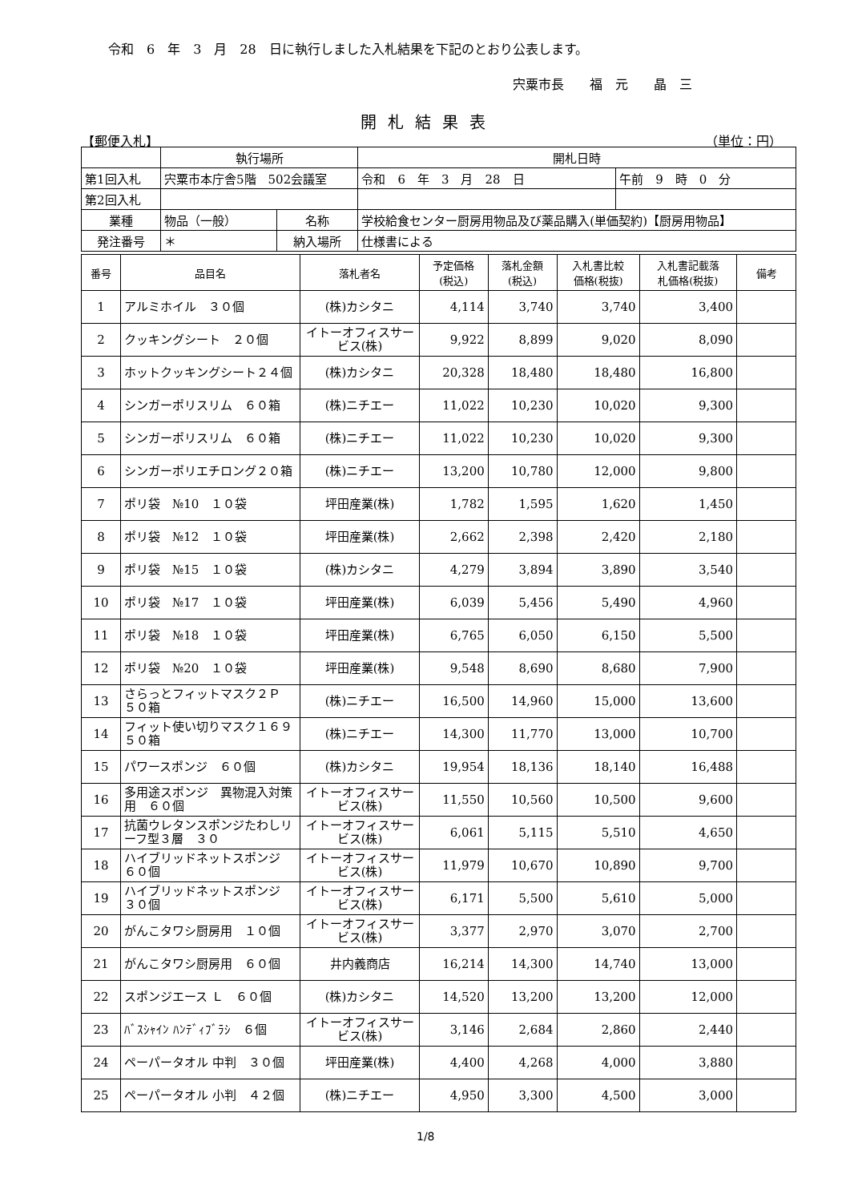令和　6　年　3　月　28　日に執行しました入札結果を下記のとおり公表します。
宍粟市長　　福　元　　晶　三
開札結果表
【郵便入札】 （単位：円）
| | 執行場所 | | | 開札日時 | |
| 第1回入札 | 宍粟市本庁舎5階 502会議室 | | | 令和 6 年 3 月 28 日 | 午前 9 時 0 分 |
| 第2回入札 | | | | | |
| 業種 | 物品（一般） | 名称 | 学校給食センター厨房用物品及び薬品購入(単価契約)【厨房用物品】 | | |
| 発注番号 | ＊ | 納入場所 | 仕様書による | | |
| 番号 | 品目名 | 落札者名 | 予定価格 (税込) | 落札金額 (税込) | 入札書比較 価格(税抜) | 入札書記載落 札価格(税抜) | 備考 |
| --- | --- | --- | --- | --- | --- | --- | --- |
| 1 | アルミホイル ３０個 | (株)カシタニ | 4,114 | 3,740 | 3,740 | 3,400 | |
| 2 | クッキングシート ２０個 | イトーオフィスサービス(株) | 9,922 | 8,899 | 9,020 | 8,090 | |
| 3 | ホットクッキングシート２４個 | (株)カシタニ | 20,328 | 18,480 | 18,480 | 16,800 | |
| 4 | シンガーポリスリム ６０箱 | (株)ニチエー | 11,022 | 10,230 | 10,020 | 9,300 | |
| 5 | シンガーポリスリム ６０箱 | (株)ニチエー | 11,022 | 10,230 | 10,020 | 9,300 | |
| 6 | シンガーポリエチロング２０箱 | (株)ニチエー | 13,200 | 10,780 | 12,000 | 9,800 | |
| 7 | ポリ袋 №10 １０袋 | 坪田産業(株) | 1,782 | 1,595 | 1,620 | 1,450 | |
| 8 | ポリ袋 №12 １０袋 | 坪田産業(株) | 2,662 | 2,398 | 2,420 | 2,180 | |
| 9 | ポリ袋 №15 １０袋 | (株)カシタニ | 4,279 | 3,894 | 3,890 | 3,540 | |
| 10 | ポリ袋 №17 １０袋 | 坪田産業(株) | 6,039 | 5,456 | 5,490 | 4,960 | |
| 11 | ポリ袋 №18 １０袋 | 坪田産業(株) | 6,765 | 6,050 | 6,150 | 5,500 | |
| 12 | ポリ袋 №20 １０袋 | 坪田産業(株) | 9,548 | 8,690 | 8,680 | 7,900 | |
| 13 | さらっとフィットマスク２Ｐ ５０箱 | (株)ニチエー | 16,500 | 14,960 | 15,000 | 13,600 | |
| 14 | フィット使い切りマスク１６９ ５０箱 | (株)ニチエー | 14,300 | 11,770 | 13,000 | 10,700 | |
| 15 | パワースポンジ ６０個 | (株)カシタニ | 19,954 | 18,136 | 18,140 | 16,488 | |
| 16 | 多用途スポンジ 異物混入対策用 ６０個 | イトーオフィスサービス(株) | 11,550 | 10,560 | 10,500 | 9,600 | |
| 17 | 抗菌ウレタンスポンジたわしリーフ型３層 ３０ | イトーオフィスサービス(株) | 6,061 | 5,115 | 5,510 | 4,650 | |
| 18 | ハイブリッドネットスポンジ ６０個 | イトーオフィスサービス(株) | 11,979 | 10,670 | 10,890 | 9,700 | |
| 19 | ハイブリッドネットスポンジ ３０個 | イトーオフィスサービス(株) | 6,171 | 5,500 | 5,610 | 5,000 | |
| 20 | がんこタワシ厨房用 １０個 | イトーオフィスサービス(株) | 3,377 | 2,970 | 3,070 | 2,700 | |
| 21 | がんこタワシ厨房用 ６０個 | 井内義商店 | 16,214 | 14,300 | 14,740 | 13,000 | |
| 22 | スポンジエース Ｌ ６０個 | (株)カシタニ | 14,520 | 13,200 | 13,200 | 12,000 | |
| 23 | ﾊﾞｽｼｬｲﾝ ﾊﾝﾃﾞｨﾌﾞﾗｼ ６個 | イトーオフィスサービス(株) | 3,146 | 2,684 | 2,860 | 2,440 | |
| 24 | ペーパータオル 中判 ３０個 | 坪田産業(株) | 4,400 | 4,268 | 4,000 | 3,880 | |
| 25 | ペーパータオル 小判 ４２個 | (株)ニチエー | 4,950 | 3,300 | 4,500 | 3,000 | |
1/8